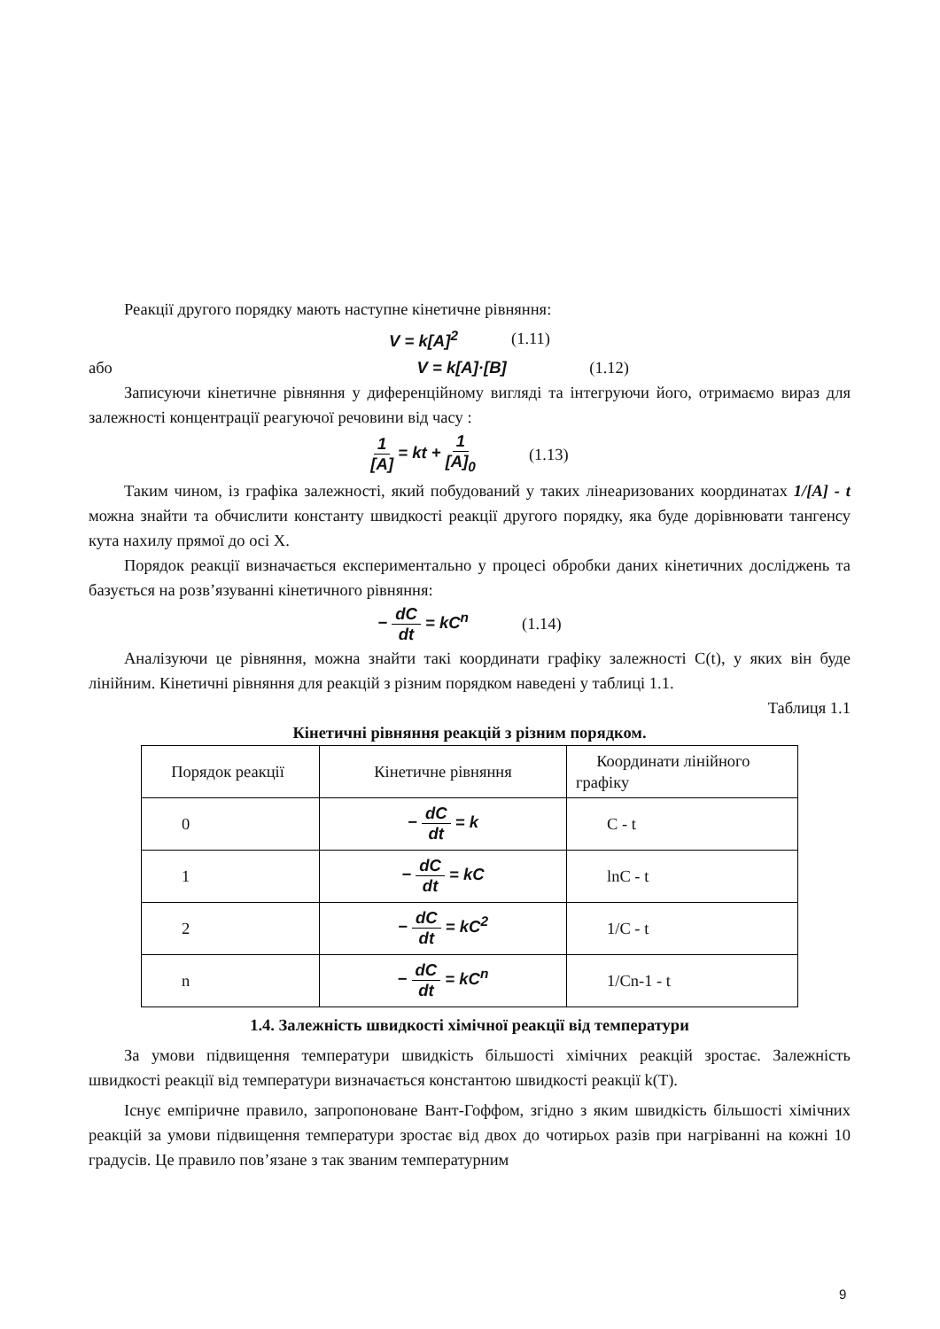Реакції другого порядку мають наступне кінетичне рівняння:
V = k[A]<sup>2</sup> (1.11)
або V = k[A]·[B] (1.12)
Записуючи кінетичне рівняння у диференційному вигляді та інтегруючи його, отримаємо вираз для залежності концентрації реагуючої речовини від часу :
1 [A] = kt + 1 [A]<sub>0</sub> (1.13)
Таким чином, із графіка залежності, який побудований у таких лінеаризованих координатах 1/[A] - t можна знайти та обчислити константу швидкості реакції другого порядку, яка буде дорівнювати тангенсу кута нахилу прямої до осі X.
Порядок реакції визначається експериментально у процесі обробки даних кінетичних досліджень та базується на розв’язуванні кінетичного рівняння:
− dC dt = kC<sup>n</sup> (1.14)
Аналізуючи це рівняння, можна знайти такі координати графіку залежності C(t), у яких він буде лінійним. Кінетичні рівняння для реакцій з різним порядком наведені у таблиці 1.1.
Таблиця 1.1
Кінетичні рівняння реакцій з різним порядком.
| Порядок реакції | Кінетичне рівняння | Координати лінійного графіку |
| 0 | − dC dt = k | C - t |
| 1 | − dC dt = kC | lnC - t |
| 2 | − dC dt = kC<sup>2</sup> | 1/C - t |
| n | − dC dt = kC<sup>n</sup> | 1/Cn-1 - t |
1.4. Залежність швидкості хімічної реакції від температури
За умови підвищення температури швидкість більшості хімічних реакцій зростає. Залежність швидкості реакції від температури визначається константою швидкості реакції k(T).
Існує емпіричне правило, запропоноване Вант-Гоффом, згідно з яким швидкість більшості хімічних реакцій за умови підвищення температури зростає від двох до чотирьох разів при нагріванні на кожні 10 градусів. Це правило пов’язане з так званим температурним
9